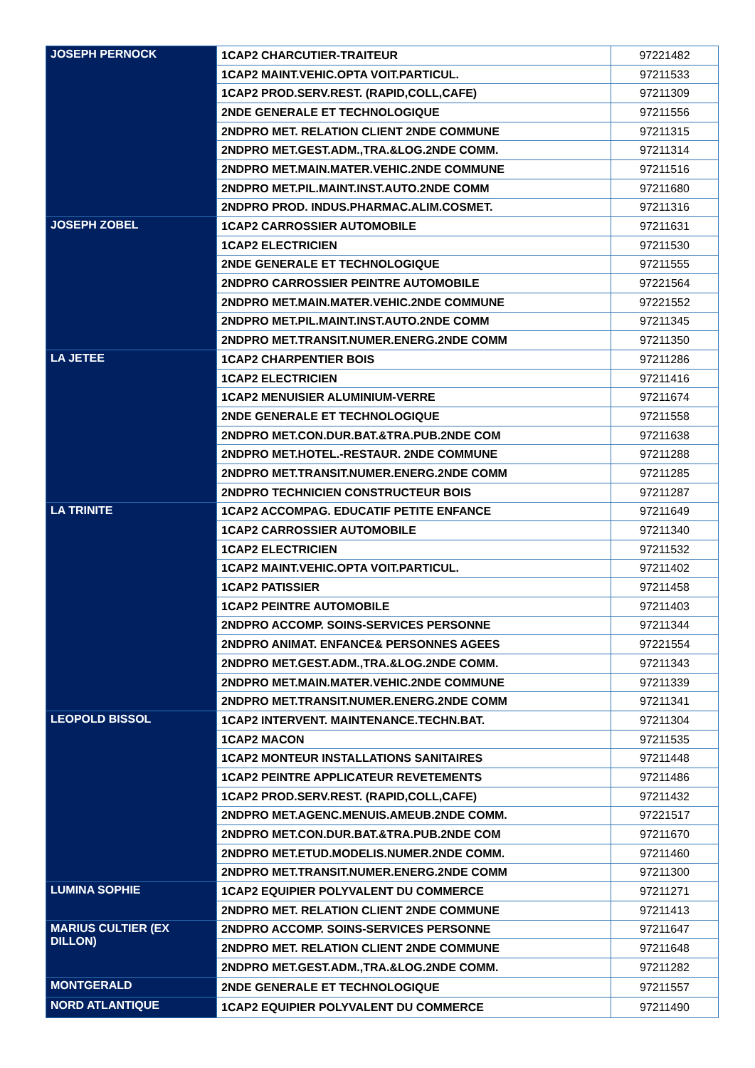| JOSEPH PERNOCK | 1CAP2 CHARCUTIER-TRAITEUR | 97221482 |
| | 1CAP2 MAINT.VEHIC.OPTA VOIT.PARTICUL. | 97211533 |
| | 1CAP2 PROD.SERV.REST. (RAPID,COLL,CAFE) | 97211309 |
| | 2NDE GENERALE ET TECHNOLOGIQUE | 97211556 |
| | 2NDPRO MET. RELATION CLIENT 2NDE COMMUNE | 97211315 |
| | 2NDPRO MET.GEST.ADM.,TRA.&LOG.2NDE COMM. | 97211314 |
| | 2NDPRO MET.MAIN.MATER.VEHIC.2NDE COMMUNE | 97211516 |
| | 2NDPRO MET.PIL.MAINT.INST.AUTO.2NDE COMM | 97211680 |
| | 2NDPRO PROD. INDUS.PHARMAC.ALIM.COSMET. | 97211316 |
| JOSEPH ZOBEL | 1CAP2 CARROSSIER AUTOMOBILE | 97211631 |
| | 1CAP2 ELECTRICIEN | 97211530 |
| | 2NDE GENERALE ET TECHNOLOGIQUE | 97211555 |
| | 2NDPRO CARROSSIER PEINTRE AUTOMOBILE | 97221564 |
| | 2NDPRO MET.MAIN.MATER.VEHIC.2NDE COMMUNE | 97221552 |
| | 2NDPRO MET.PIL.MAINT.INST.AUTO.2NDE COMM | 97211345 |
| | 2NDPRO MET.TRANSIT.NUMER.ENERG.2NDE COMM | 97211350 |
| LA JETEE | 1CAP2 CHARPENTIER BOIS | 97211286 |
| | 1CAP2 ELECTRICIEN | 97211416 |
| | 1CAP2 MENUISIER ALUMINIUM-VERRE | 97211674 |
| | 2NDE GENERALE ET TECHNOLOGIQUE | 97211558 |
| | 2NDPRO MET.CON.DUR.BAT.&TRA.PUB.2NDE COM | 97211638 |
| | 2NDPRO MET.HOTEL.-RESTAUR. 2NDE COMMUNE | 97211288 |
| | 2NDPRO MET.TRANSIT.NUMER.ENERG.2NDE COMM | 97211285 |
| | 2NDPRO TECHNICIEN CONSTRUCTEUR BOIS | 97211287 |
| LA TRINITE | 1CAP2 ACCOMPAG. EDUCATIF PETITE ENFANCE | 97211649 |
| | 1CAP2 CARROSSIER AUTOMOBILE | 97211340 |
| | 1CAP2 ELECTRICIEN | 97211532 |
| | 1CAP2 MAINT.VEHIC.OPTA VOIT.PARTICUL. | 97211402 |
| | 1CAP2 PATISSIER | 97211458 |
| | 1CAP2 PEINTRE AUTOMOBILE | 97211403 |
| | 2NDPRO ACCOMP. SOINS-SERVICES PERSONNE | 97211344 |
| | 2NDPRO ANIMAT. ENFANCE& PERSONNES AGEES | 97221554 |
| | 2NDPRO MET.GEST.ADM.,TRA.&LOG.2NDE COMM. | 97211343 |
| | 2NDPRO MET.MAIN.MATER.VEHIC.2NDE COMMUNE | 97211339 |
| | 2NDPRO MET.TRANSIT.NUMER.ENERG.2NDE COMM | 97211341 |
| LEOPOLD BISSOL | 1CAP2 INTERVENT. MAINTENANCE.TECHN.BAT. | 97211304 |
| | 1CAP2 MACON | 97211535 |
| | 1CAP2 MONTEUR INSTALLATIONS SANITAIRES | 97211448 |
| | 1CAP2 PEINTRE APPLICATEUR REVETEMENTS | 97211486 |
| | 1CAP2 PROD.SERV.REST. (RAPID,COLL,CAFE) | 97211432 |
| | 2NDPRO MET.AGENC.MENUIS.AMEUB.2NDE COMM. | 97221517 |
| | 2NDPRO MET.CON.DUR.BAT.&TRA.PUB.2NDE COM | 97211670 |
| | 2NDPRO MET.ETUD.MODELIS.NUMER.2NDE COMM. | 97211460 |
| | 2NDPRO MET.TRANSIT.NUMER.ENERG.2NDE COMM | 97211300 |
| LUMINA SOPHIE | 1CAP2 EQUIPIER POLYVALENT DU COMMERCE | 97211271 |
| | 2NDPRO MET. RELATION CLIENT 2NDE COMMUNE | 97211413 |
| MARIUS CULTIER (EX DILLON) | 2NDPRO ACCOMP. SOINS-SERVICES PERSONNE | 97211647 |
| | 2NDPRO MET. RELATION CLIENT 2NDE COMMUNE | 97211648 |
| | 2NDPRO MET.GEST.ADM.,TRA.&LOG.2NDE COMM. | 97211282 |
| MONTGERALD | 2NDE GENERALE ET TECHNOLOGIQUE | 97211557 |
| NORD ATLANTIQUE | 1CAP2 EQUIPIER POLYVALENT DU COMMERCE | 97211490 |